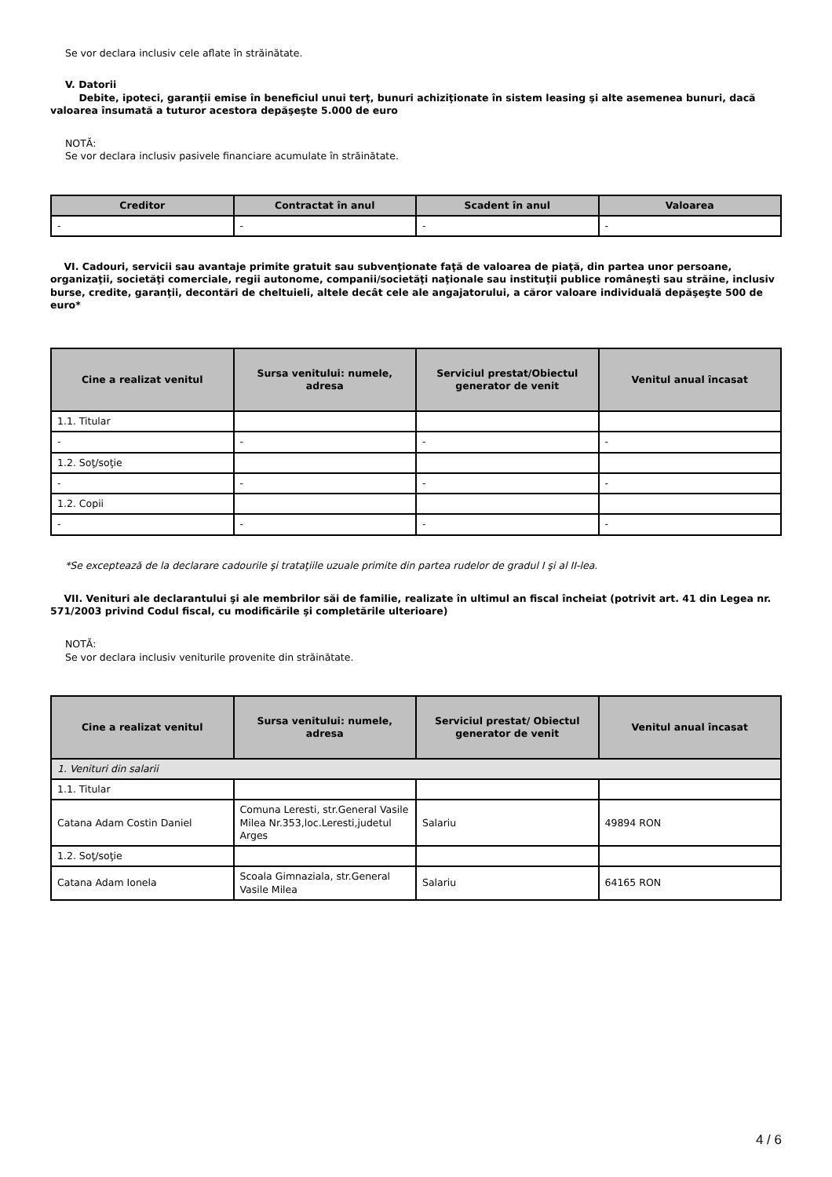Se vor declara inclusiv cele aflate în străinătate.
V. Datorii
Debite, ipoteci, garanţii emise în beneficiul unui terţ, bunuri achiziţionate în sistem leasing şi alte asemenea bunuri, dacă valoarea însumată a tuturor acestora depăşeşte 5.000 de euro
NOTĂ:
Se vor declara inclusiv pasivele financiare acumulate în străinătate.
| Creditor | Contractat în anul | Scadent în anul | Valoarea |
| --- | --- | --- | --- |
| - | - | - | - |
VI. Cadouri, servicii sau avantaje primite gratuit sau subvenţionate faţă de valoarea de piaţă, din partea unor persoane, organizaţii, societăţi comerciale, regii autonome, companii/societăţi naţionale sau instituţii publice româneşti sau străine, inclusiv burse, credite, garanţii, decontări de cheltuieli, altele decât cele ale angajatorului, a căror valoare individuală depăşeşte 500 de euro*
| Cine a realizat venitul | Sursa venitului: numele, adresa | Serviciul prestat/Obiectul generator de venit | Venitul anual încasat |
| --- | --- | --- | --- |
| 1.1. Titular | | | |
| - | - | - | - |
| 1.2. Soţ/soţie | | | |
| - | - | - | - |
| 1.2. Copii | | | |
| - | - | - | - |
*Se exceptează de la declarare cadourile şi trataţiile uzuale primite din partea rudelor de gradul I şi al II-lea.
VII. Venituri ale declarantului şi ale membrilor săi de familie, realizate în ultimul an fiscal încheiat (potrivit art. 41 din Legea nr. 571/2003 privind Codul fiscal, cu modificările şi completările ulterioare)
NOTĂ:
Se vor declara inclusiv veniturile provenite din străinătate.
| Cine a realizat venitul | Sursa venitului: numele, adresa | Serviciul prestat/ Obiectul generator de venit | Venitul anual încasat |
| --- | --- | --- | --- |
| 1. Venituri din salarii | | | |
| 1.1. Titular | | | |
| Catana Adam Costin Daniel | Comuna Leresti, str.General Vasile Milea Nr.353,loc.Leresti,judetul Arges | Salariu | 49894 RON |
| 1.2. Soţ/soţie | | | |
| Catana Adam Ionela | Scoala Gimnaziala, str.General Vasile Milea | Salariu | 64165 RON |
4 / 6